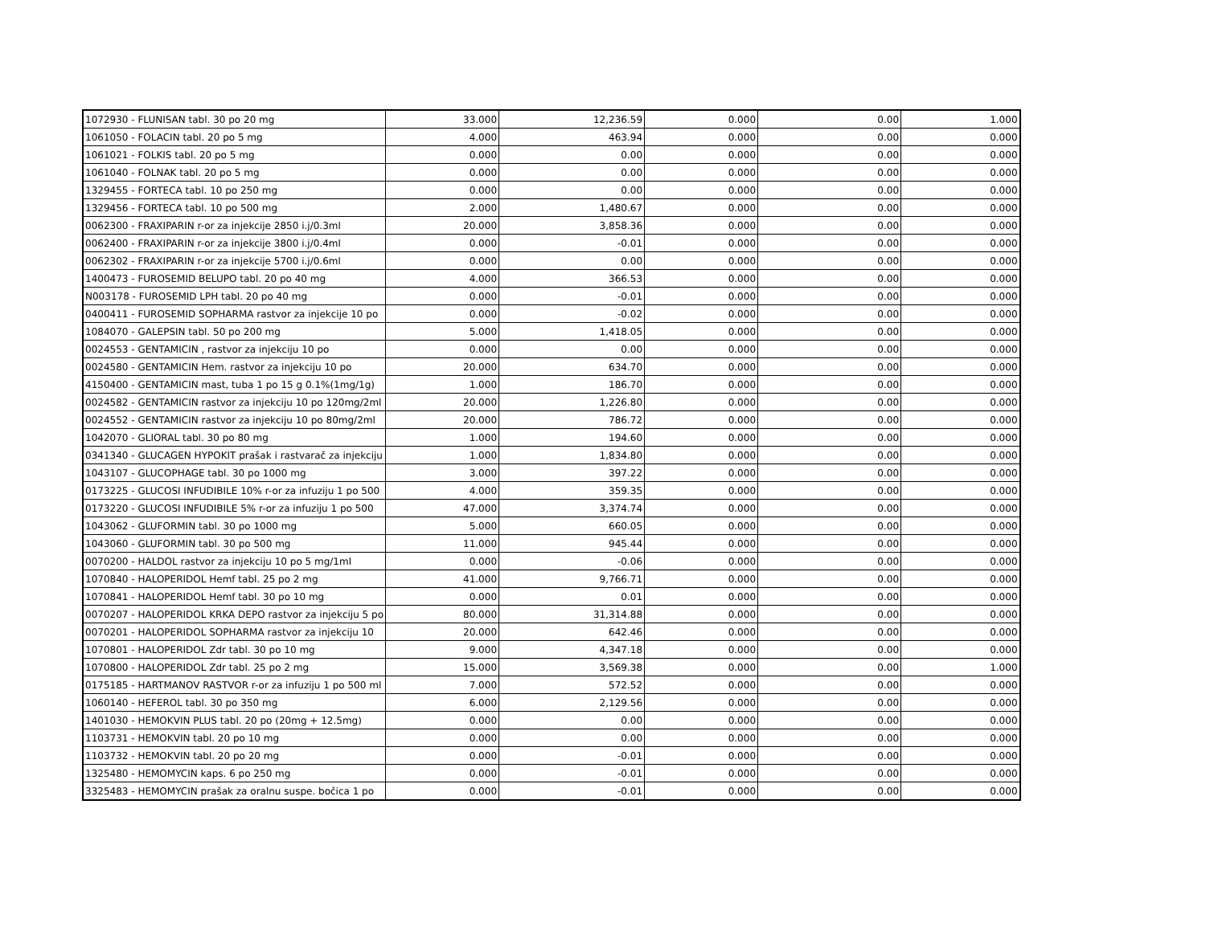| 1072930 - FLUNISAN tabl. 30 po 20 mg | 33.000 | 12,236.59 | 0.000 | 0.00 | 1.000 |
| 1061050 - FOLACIN tabl. 20 po 5 mg | 4.000 | 463.94 | 0.000 | 0.00 | 0.000 |
| 1061021 - FOLKIS tabl. 20 po 5 mg | 0.000 | 0.00 | 0.000 | 0.00 | 0.000 |
| 1061040 - FOLNAK tabl. 20 po 5 mg | 0.000 | 0.00 | 0.000 | 0.00 | 0.000 |
| 1329455 - FORTECA tabl. 10 po 250 mg | 0.000 | 0.00 | 0.000 | 0.00 | 0.000 |
| 1329456 - FORTECA tabl. 10 po 500 mg | 2.000 | 1,480.67 | 0.000 | 0.00 | 0.000 |
| 0062300 - FRAXIPARIN r-or za injekcije 2850 i.j/0.3ml | 20.000 | 3,858.36 | 0.000 | 0.00 | 0.000 |
| 0062400 - FRAXIPARIN r-or za injekcije 3800 i.j/0.4ml | 0.000 | -0.01 | 0.000 | 0.00 | 0.000 |
| 0062302 - FRAXIPARIN r-or za injekcije 5700 i.j/0.6ml | 0.000 | 0.00 | 0.000 | 0.00 | 0.000 |
| 1400473 - FUROSEMID BELUPO tabl. 20 po 40 mg | 4.000 | 366.53 | 0.000 | 0.00 | 0.000 |
| N003178 - FUROSEMID LPH tabl. 20 po 40 mg | 0.000 | -0.01 | 0.000 | 0.00 | 0.000 |
| 0400411 - FUROSEMID SOPHARMA rastvor za injekcije 10 po | 0.000 | -0.02 | 0.000 | 0.00 | 0.000 |
| 1084070 - GALEPSIN tabl. 50 po 200 mg | 5.000 | 1,418.05 | 0.000 | 0.00 | 0.000 |
| 0024553 - GENTAMICIN , rastvor za injekciju 10 po | 0.000 | 0.00 | 0.000 | 0.00 | 0.000 |
| 0024580 - GENTAMICIN Hem. rastvor za injekciju 10 po | 20.000 | 634.70 | 0.000 | 0.00 | 0.000 |
| 4150400 - GENTAMICIN mast, tuba 1 po 15 g 0.1%(1mg/1g) | 1.000 | 186.70 | 0.000 | 0.00 | 0.000 |
| 0024582 - GENTAMICIN rastvor za injekciju 10 po 120mg/2ml | 20.000 | 1,226.80 | 0.000 | 0.00 | 0.000 |
| 0024552 - GENTAMICIN rastvor za injekciju 10 po 80mg/2ml | 20.000 | 786.72 | 0.000 | 0.00 | 0.000 |
| 1042070 - GLIORAL tabl. 30 po 80 mg | 1.000 | 194.60 | 0.000 | 0.00 | 0.000 |
| 0341340 - GLUCAGEN HYPOKIT prašak i rastvarač za injekciju | 1.000 | 1,834.80 | 0.000 | 0.00 | 0.000 |
| 1043107 - GLUCOPHAGE tabl. 30 po 1000 mg | 3.000 | 397.22 | 0.000 | 0.00 | 0.000 |
| 0173225 - GLUCOSI INFUDIBILE 10% r-or za infuziju 1 po 500 | 4.000 | 359.35 | 0.000 | 0.00 | 0.000 |
| 0173220 - GLUCOSI INFUDIBILE 5% r-or za infuziju 1 po 500 | 47.000 | 3,374.74 | 0.000 | 0.00 | 0.000 |
| 1043062 - GLUFORMIN tabl. 30 po 1000 mg | 5.000 | 660.05 | 0.000 | 0.00 | 0.000 |
| 1043060 - GLUFORMIN tabl. 30 po 500 mg | 11.000 | 945.44 | 0.000 | 0.00 | 0.000 |
| 0070200 - HALDOL rastvor za injekciju 10 po 5 mg/1ml | 0.000 | -0.06 | 0.000 | 0.00 | 0.000 |
| 1070840 - HALOPERIDOL Hemf tabl. 25 po 2 mg | 41.000 | 9,766.71 | 0.000 | 0.00 | 0.000 |
| 1070841 - HALOPERIDOL Hemf tabl. 30 po 10 mg | 0.000 | 0.01 | 0.000 | 0.00 | 0.000 |
| 0070207 - HALOPERIDOL KRKA DEPO rastvor za injekciju 5 po | 80.000 | 31,314.88 | 0.000 | 0.00 | 0.000 |
| 0070201 - HALOPERIDOL SOPHARMA rastvor za injekciju 10 | 20.000 | 642.46 | 0.000 | 0.00 | 0.000 |
| 1070801 - HALOPERIDOL Zdr tabl. 30 po 10 mg | 9.000 | 4,347.18 | 0.000 | 0.00 | 0.000 |
| 1070800 - HALOPERIDOL Zdr tabl. 25 po 2 mg | 15.000 | 3,569.38 | 0.000 | 0.00 | 1.000 |
| 0175185 - HARTMANOV RASTVOR r-or za infuziju 1 po 500 ml | 7.000 | 572.52 | 0.000 | 0.00 | 0.000 |
| 1060140 - HEFEROL tabl. 30 po 350 mg | 6.000 | 2,129.56 | 0.000 | 0.00 | 0.000 |
| 1401030 - HEMOKVIN PLUS tabl. 20 po (20mg + 12.5mg) | 0.000 | 0.00 | 0.000 | 0.00 | 0.000 |
| 1103731 - HEMOKVIN tabl. 20 po 10 mg | 0.000 | 0.00 | 0.000 | 0.00 | 0.000 |
| 1103732 - HEMOKVIN tabl. 20 po 20 mg | 0.000 | -0.01 | 0.000 | 0.00 | 0.000 |
| 1325480 - HEMOMYCIN kaps. 6 po 250 mg | 0.000 | -0.01 | 0.000 | 0.00 | 0.000 |
| 3325483 - HEMOMYCIN prašak za oralnu suspe. bočica 1 po | 0.000 | -0.01 | 0.000 | 0.00 | 0.000 |